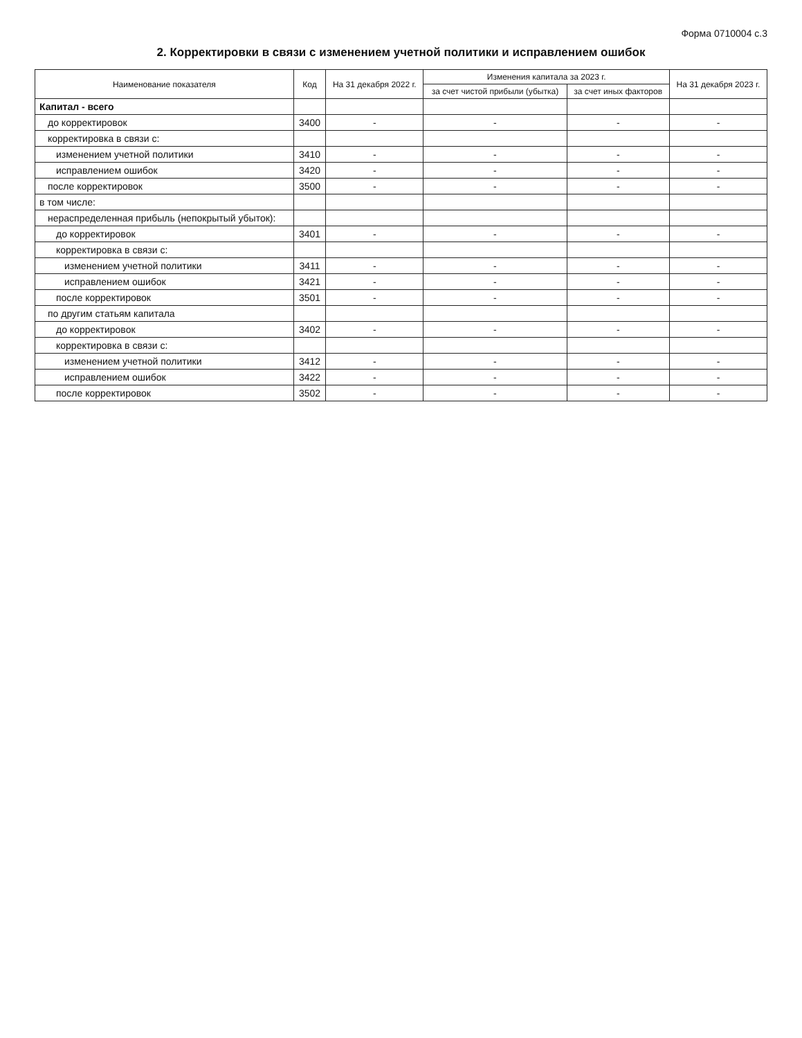Форма 0710004 с.3
2. Корректировки в связи с изменением учетной политики и исправлением ошибок
| Наименование показателя | Код | На 31 декабря 2022 г. | Изменения капитала за 2023 г. | | На 31 декабря 2023 г. |
| --- | --- | --- | --- | --- | --- |
| | | | за счет чистой прибыли (убытка) | за счет иных факторов | |
| Капитал - всего | | | | | |
| до корректировок | 3400 | - | - | - | - |
| корректировка в связи с: | | | | | |
| изменением учетной политики | 3410 | - | - | - | - |
| исправлением ошибок | 3420 | - | - | - | - |
| после корректировок | 3500 | - | - | - | - |
| в том числе: | | | | | |
| нераспределенная прибыль (непокрытый убыток): | | | | | |
| до корректировок | 3401 | - | - | - | - |
| корректировка в связи с: | | | | | |
| изменением учетной политики | 3411 | - | - | - | - |
| исправлением ошибок | 3421 | - | - | - | - |
| после корректировок | 3501 | - | - | - | - |
| по другим статьям капитала | | | | | |
| до корректировок | 3402 | - | - | - | - |
| корректировка в связи с: | | | | | |
| изменением учетной политики | 3412 | - | - | - | - |
| исправлением ошибок | 3422 | - | - | - | - |
| после корректировок | 3502 | - | - | - | - |